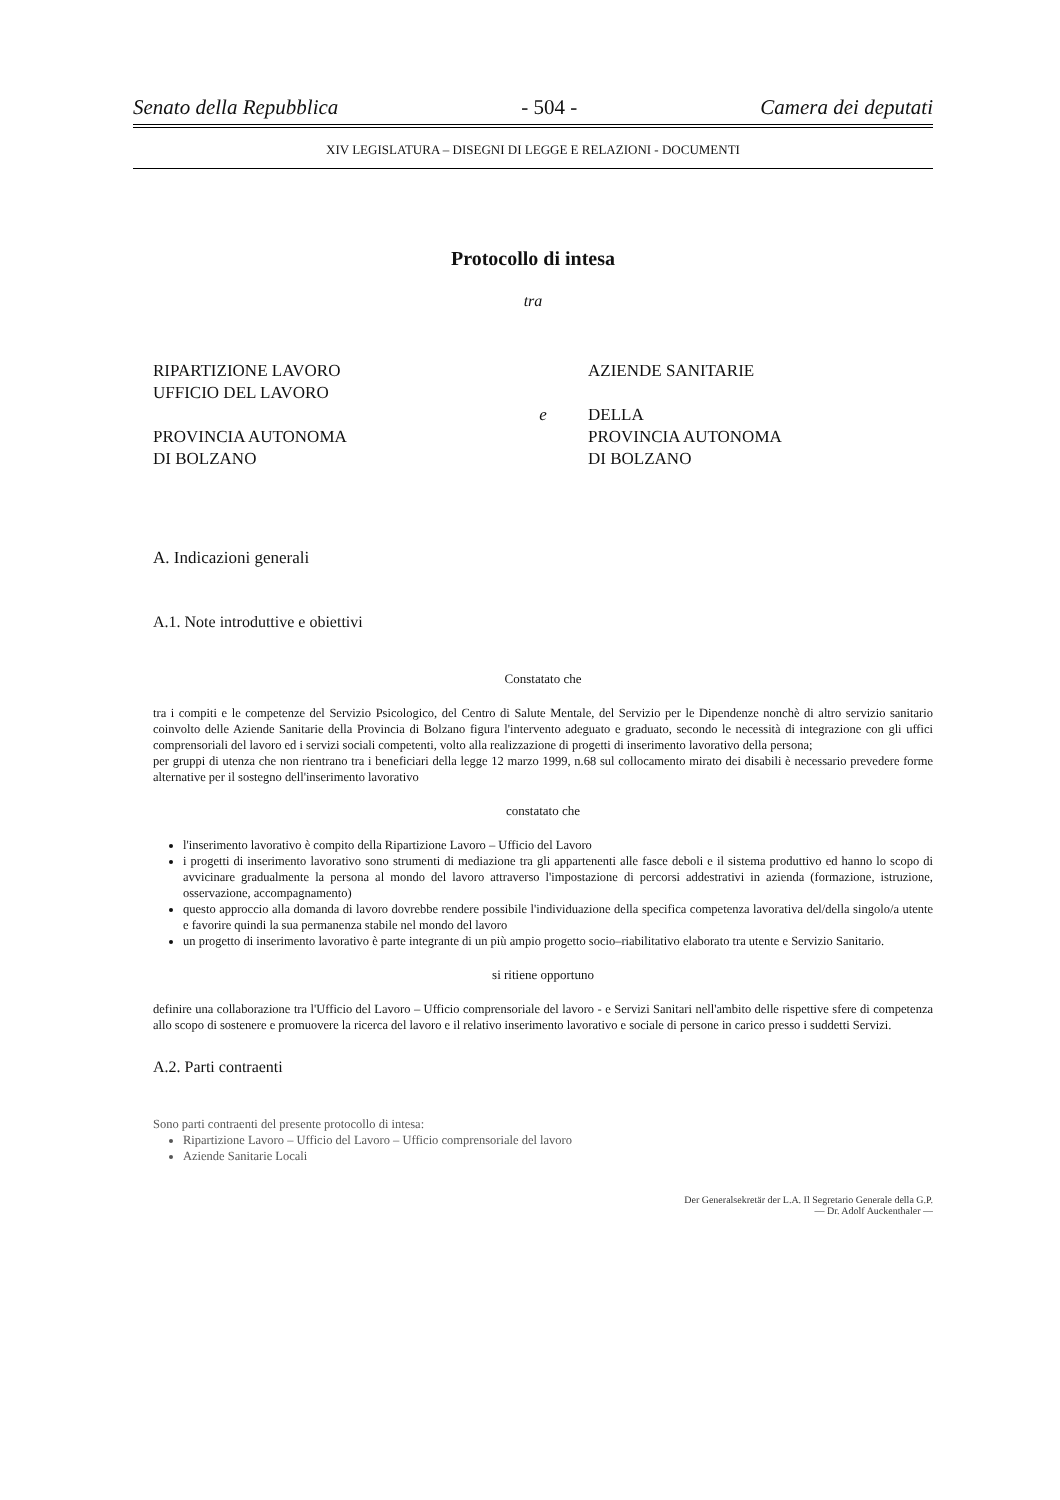Senato della Repubblica - 504 - Camera dei deputati
XIV LEGISLATURA – DISEGNI DI LEGGE E RELAZIONI - DOCUMENTI
Protocollo di intesa
tra
RIPARTIZIONE LAVORO
UFFICIO DEL LAVORO
PROVINCIA AUTONOMA
DI BOLZANO
e
AZIENDE SANITARIE
DELLA
PROVINCIA AUTONOMA
DI BOLZANO
A. Indicazioni generali
A.1. Note introduttive e obiettivi
Constatato che
tra i compiti e le competenze del Servizio Psicologico, del Centro di Salute Mentale, del Servizio per le Dipendenze nonchè di altro servizio sanitario coinvolto delle Aziende Sanitarie della Provincia di Bolzano figura l'intervento adeguato e graduato, secondo le necessità di integrazione con gli uffici comprensoriali del lavoro ed i servizi sociali competenti, volto alla realizzazione di progetti di inserimento lavorativo della persona;
per gruppi di utenza che non rientrano tra i beneficiari della legge 12 marzo 1999, n.68 sul collocamento mirato dei disabili è necessario prevedere forme alternative per il sostegno dell'inserimento lavorativo
constatato che
l'inserimento lavorativo è compito della Ripartizione Lavoro – Ufficio del Lavoro
i progetti di inserimento lavorativo sono strumenti di mediazione tra gli appartenenti alle fasce deboli e il sistema produttivo ed hanno lo scopo di avvicinare gradualmente la persona al mondo del lavoro attraverso l'impostazione di percorsi addestrativi in azienda (formazione, istruzione, osservazione, accompagnamento)
questo approccio alla domanda di lavoro dovrebbe rendere possibile l'individuazione della specifica competenza lavorativa del/della singolo/a utente e favorire quindi la sua permanenza stabile nel mondo del lavoro
un progetto di inserimento lavorativo è parte integrante di un più ampio progetto socio–riabilitativo elaborato tra utente e Servizio Sanitario.
si ritiene opportuno
definire una collaborazione tra l'Ufficio del Lavoro – Ufficio comprensoriale del lavoro - e Servizi Sanitari nell'ambito delle rispettive sfere di competenza allo scopo di sostenere e promuovere la ricerca del lavoro e il relativo inserimento lavorativo e sociale di persone in carico presso i suddetti Servizi.
A.2. Parti contraenti
Sono parti contraenti del presente protocollo di intesa:
Ripartizione Lavoro – Ufficio del Lavoro – Ufficio comprensoriale del lavoro
Aziende Sanitarie Locali
Der Generalsekretär der L.A. Il Segretario Generale della G.P.
— Dr. Adolf Auckenthaler —